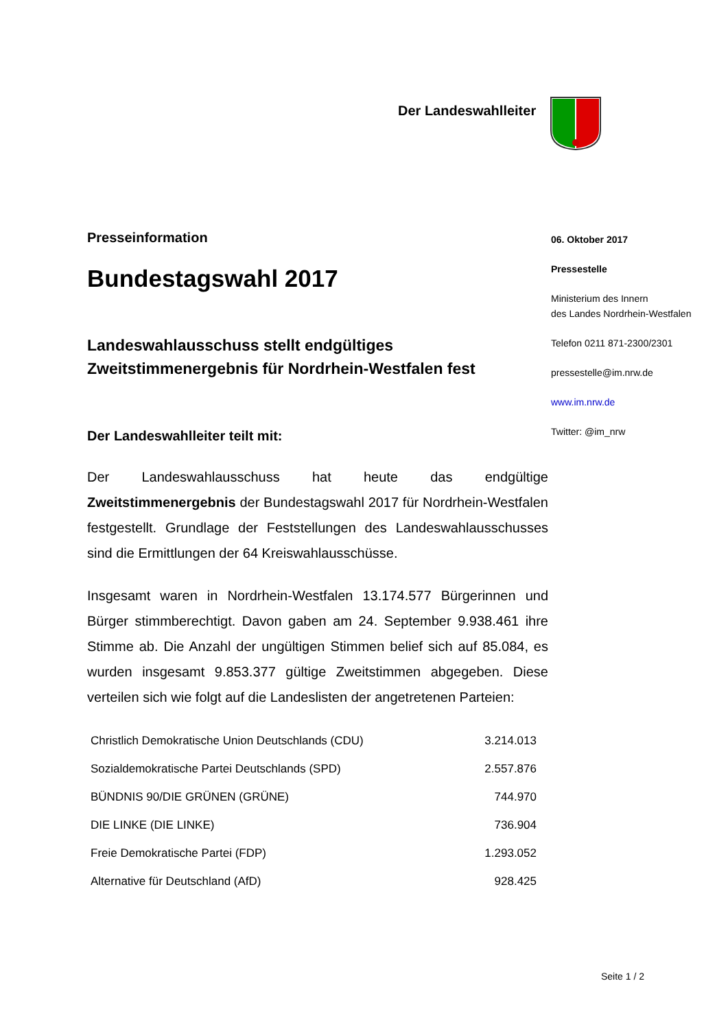Der Landeswahlleiter
Presseinformation
Bundestagswahl 2017
Landeswahlausschuss stellt endgültiges Zweitstimmenergebnis für Nordrhein-Westfalen fest
Der Landeswahlleiter teilt mit:
Der Landeswahlausschuss hat heute das endgültige Zweitstimmenergebnis der Bundestagswahl 2017 für Nordrhein-Westfalen festgestellt. Grundlage der Feststellungen des Landeswahlausschusses sind die Ermittlungen der 64 Kreiswahlausschüsse.
Insgesamt waren in Nordrhein-Westfalen 13.174.577 Bürgerinnen und Bürger stimmberechtigt. Davon gaben am 24. September 9.938.461 ihre Stimme ab. Die Anzahl der ungültigen Stimmen belief sich auf 85.084, es wurden insgesamt 9.853.377 gültige Zweitstimmen abgegeben. Diese verteilen sich wie folgt auf die Landeslisten der angetretenen Parteien:
| Christlich Demokratische Union Deutschlands (CDU) | 3.214.013 |
| Sozialdemokratische Partei Deutschlands (SPD) | 2.557.876 |
| BÜNDNIS 90/DIE GRÜNEN (GRÜNE) | 744.970 |
| DIE LINKE (DIE LINKE) | 736.904 |
| Freie Demokratische Partei (FDP) | 1.293.052 |
| Alternative für Deutschland (AfD) | 928.425 |
06. Oktober 2017
Pressestelle
Ministerium des Innern
des Landes Nordrhein-Westfalen
Telefon 0211 871-2300/2301
pressestelle@im.nrw.de
www.im.nrw.de
Twitter: @im_nrw
Seite 1 / 2